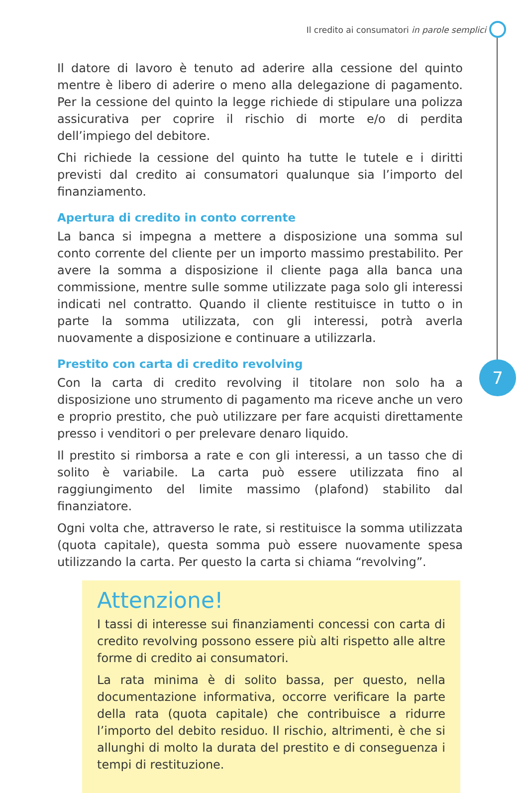Il credito ai consumatori in parole semplici
7
Il datore di lavoro è tenuto ad aderire alla cessione del quinto mentre è libero di aderire o meno alla delegazione di pagamento. Per la cessione del quinto la legge richiede di stipulare una polizza assicurativa per coprire il rischio di morte e/o di perdita dell’impiego del debitore.
Chi richiede la cessione del quinto ha tutte le tutele e i diritti previsti dal credito ai consumatori qualunque sia l’importo del finanziamento.
Apertura di credito in conto corrente
La banca si impegna a mettere a disposizione una somma sul conto corrente del cliente per un importo massimo prestabilito. Per avere la somma a disposizione il cliente paga alla banca una commissione, mentre sulle somme utilizzate paga solo gli interessi indicati nel contratto. Quando il cliente restituisce in tutto o in parte la somma utilizzata, con gli interessi, potrà averla nuovamente a disposizione e continuare a utilizzarla.
Prestito con carta di credito revolving
Con la carta di credito revolving il titolare non solo ha a disposizione uno strumento di pagamento ma riceve anche un vero e proprio prestito, che può utilizzare per fare acquisti direttamente presso i venditori o per prelevare denaro liquido.
Il prestito si rimborsa a rate e con gli interessi, a un tasso che di solito è variabile. La carta può essere utilizzata fino al raggiungimento del limite massimo (plafond) stabilito dal finanziatore.
Ogni volta che, attraverso le rate, si restituisce la somma utilizzata (quota capitale), questa somma può essere nuovamente spesa utilizzando la carta. Per questo la carta si chiama “revolving”.
Attenzione!
I tassi di interesse sui finanziamenti concessi con carta di credito revolving possono essere più alti rispetto alle altre forme di credito ai consumatori.
La rata minima è di solito bassa, per questo, nella documentazione informativa, occorre verificare la parte della rata (quota capitale) che contribuisce a ridurre l’importo del debito residuo. Il rischio, altrimenti, è che si allunghi di molto la durata del prestito e di conseguenza i tempi di restituzione.